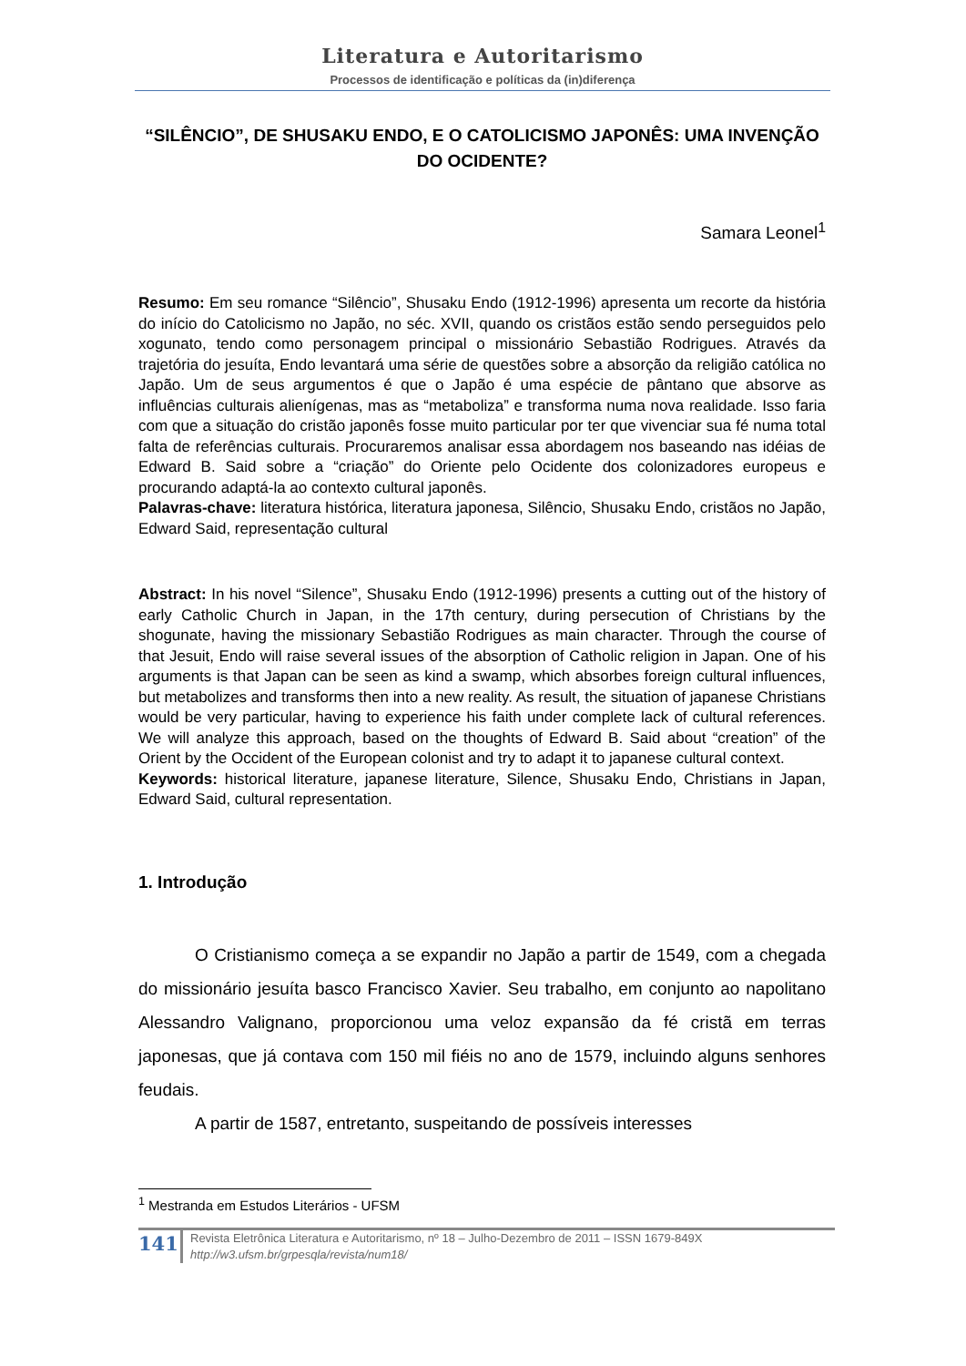Literatura e Autoritarismo
Processos de identificação e políticas da (in)diferença
“SILÊNCIO”, DE SHUSAKU ENDO, E O CATOLICISMO JAPONÊS: UMA INVENÇÃO DO OCIDENTE?
Samara Leonel<sup>1</sup>
Resumo: Em seu romance “Silêncio”, Shusaku Endo (1912-1996) apresenta um recorte da história do início do Catolicismo no Japão, no séc. XVII, quando os cristãos estão sendo perseguidos pelo xogunato, tendo como personagem principal o missionário Sebastião Rodrigues. Através da trajetória do jesuíta, Endo levantará uma série de questões sobre a absorção da religião católica no Japão. Um de seus argumentos é que o Japão é uma espécie de pântano que absorve as influências culturais alienígenas, mas as “metaboliza” e transforma numa nova realidade. Isso faria com que a situação do cristão japonês fosse muito particular por ter que vivenciar sua fé numa total falta de referências culturais. Procuraremos analisar essa abordagem nos baseando nas idéias de Edward B. Said sobre a “criação” do Oriente pelo Ocidente dos colonizadores europeus e procurando adaptá-la ao contexto cultural japonês.
Palavras-chave: literatura histórica, literatura japonesa, Silêncio, Shusaku Endo, cristãos no Japão, Edward Said, representação cultural
Abstract: In his novel “Silence”, Shusaku Endo (1912-1996) presents a cutting out of the history of early Catholic Church in Japan, in the 17th century, during persecution of Christians by the shogunate, having the missionary Sebastião Rodrigues as main character. Through the course of that Jesuit, Endo will raise several issues of the absorption of Catholic religion in Japan. One of his arguments is that Japan can be seen as kind a swamp, which absorbes foreign cultural influences, but metabolizes and transforms then into a new reality. As result, the situation of japanese Christians would be very particular, having to experience his faith under complete lack of cultural references. We will analyze this approach, based on the thoughts of Edward B. Said about “creation” of the Orient by the Occident of the European colonist and try to adapt it to japanese cultural context.
Keywords: historical literature, japanese literature, Silence, Shusaku Endo, Christians in Japan, Edward Said, cultural representation.
1. Introdução
O Cristianismo começa a se expandir no Japão a partir de 1549, com a chegada do missionário jesuíta basco Francisco Xavier. Seu trabalho, em conjunto ao napolitano Alessandro Valignano, proporcionou uma veloz expansão da fé cristã em terras japonesas, que já contava com 150 mil fiéis no ano de 1579, incluindo alguns senhores feudais.
A partir de 1587, entretanto, suspeitando de possíveis interesses
<sup>1</sup> Mestranda em Estudos Literários - UFSM
141
Revista Eletrônica Literatura e Autoritarismo, nº 18 – Julho-Dezembro de 2011 – ISSN 1679-849X
http://w3.ufsm.br/grpesqla/revista/num18/